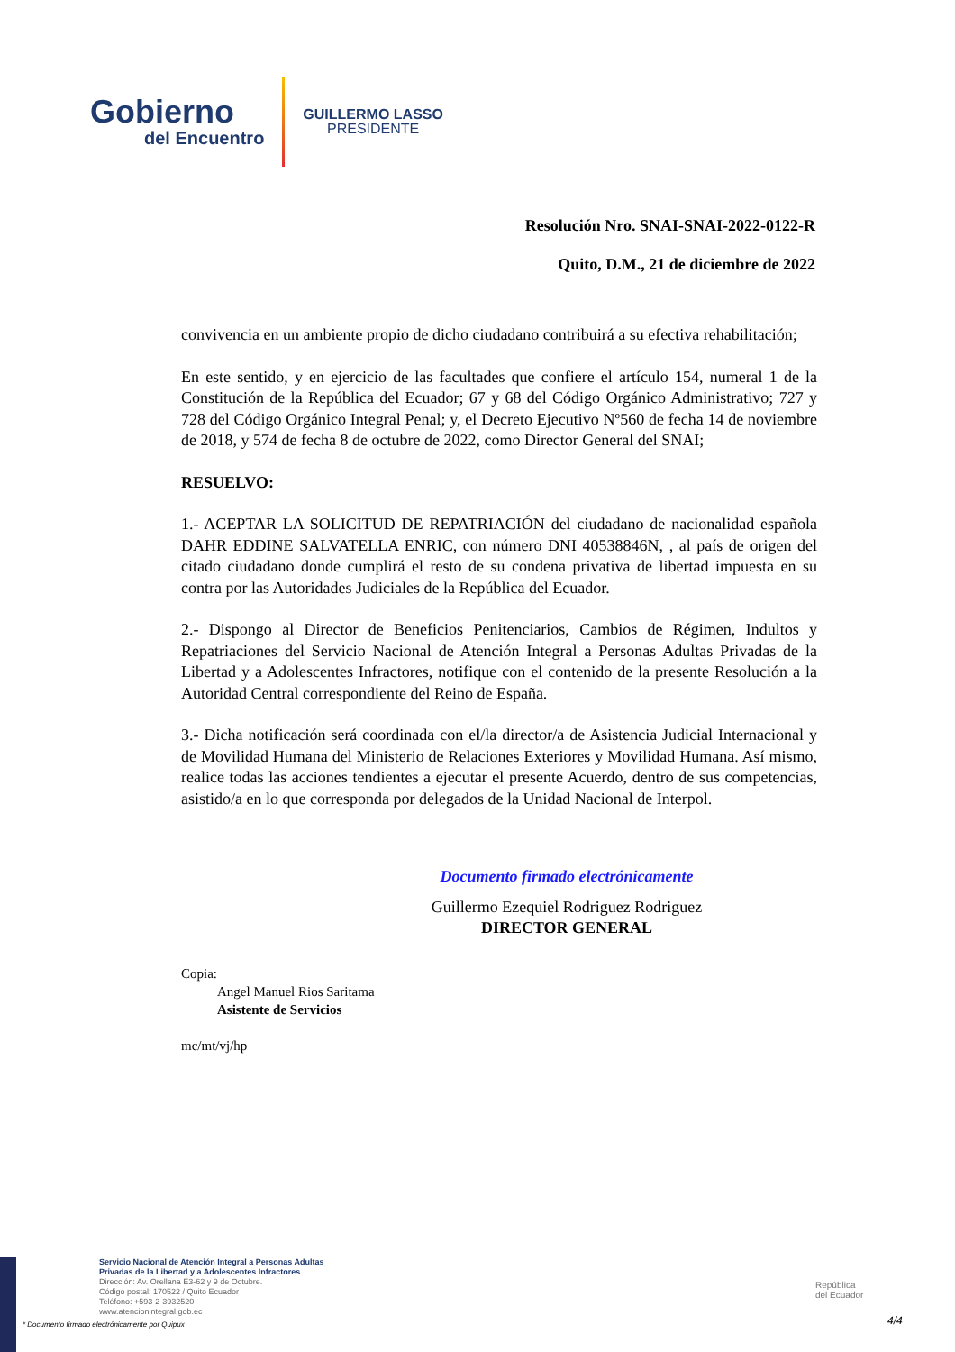Gobierno
del Encuentro
GUILLERMO LASSO
PRESIDENTE
Resolución Nro. SNAI-SNAI-2022-0122-R
Quito, D.M., 21 de diciembre de 2022
convivencia en un ambiente propio de dicho ciudadano contribuirá a su efectiva rehabilitación;
En este sentido, y en ejercicio de las facultades que confiere el artículo 154, numeral 1 de la Constitución de la República del Ecuador; 67 y 68 del Código Orgánico Administrativo; 727 y 728 del Código Orgánico Integral Penal; y, el Decreto Ejecutivo Nº560 de fecha 14 de noviembre de 2018, y 574 de fecha 8 de octubre de 2022, como Director General del SNAI;
RESUELVO:
1.- ACEPTAR LA SOLICITUD DE REPATRIACIÓN del ciudadano de nacionalidad española DAHR EDDINE SALVATELLA ENRIC, con número DNI 40538846N, , al país de origen del citado ciudadano donde cumplirá el resto de su condena privativa de libertad impuesta en su contra por las Autoridades Judiciales de la República del Ecuador.
2.- Dispongo al Director de Beneficios Penitenciarios, Cambios de Régimen, Indultos y Repatriaciones del Servicio Nacional de Atención Integral a Personas Adultas Privadas de la Libertad y a Adolescentes Infractores, notifique con el contenido de la presente Resolución a la Autoridad Central correspondiente del Reino de España.
3.- Dicha notificación será coordinada con el/la director/a de Asistencia Judicial Internacional y de Movilidad Humana del Ministerio de Relaciones Exteriores y Movilidad Humana. Así mismo, realice todas las acciones tendientes a ejecutar el presente Acuerdo, dentro de sus competencias, asistido/a en lo que corresponda por delegados de la Unidad Nacional de Interpol.
Documento firmado electrónicamente
Guillermo Ezequiel Rodriguez Rodriguez
DIRECTOR GENERAL
Copia:
Angel Manuel Rios Saritama
Asistente de Servicios
mc/mt/vj/hp
Servicio Nacional de Atención Integral a Personas Adultas
Privadas de la Libertad y a Adolescentes Infractores
Dirección: Av. Orellana E3-62 y 9 de Octubre.
Código postal: 170522 / Quito Ecuador
Teléfono: +593-2-3932520
www.atencionintegral.gob.ec
* Documento firmado electrónicamente por Quipux
República
del Ecuador
4/4